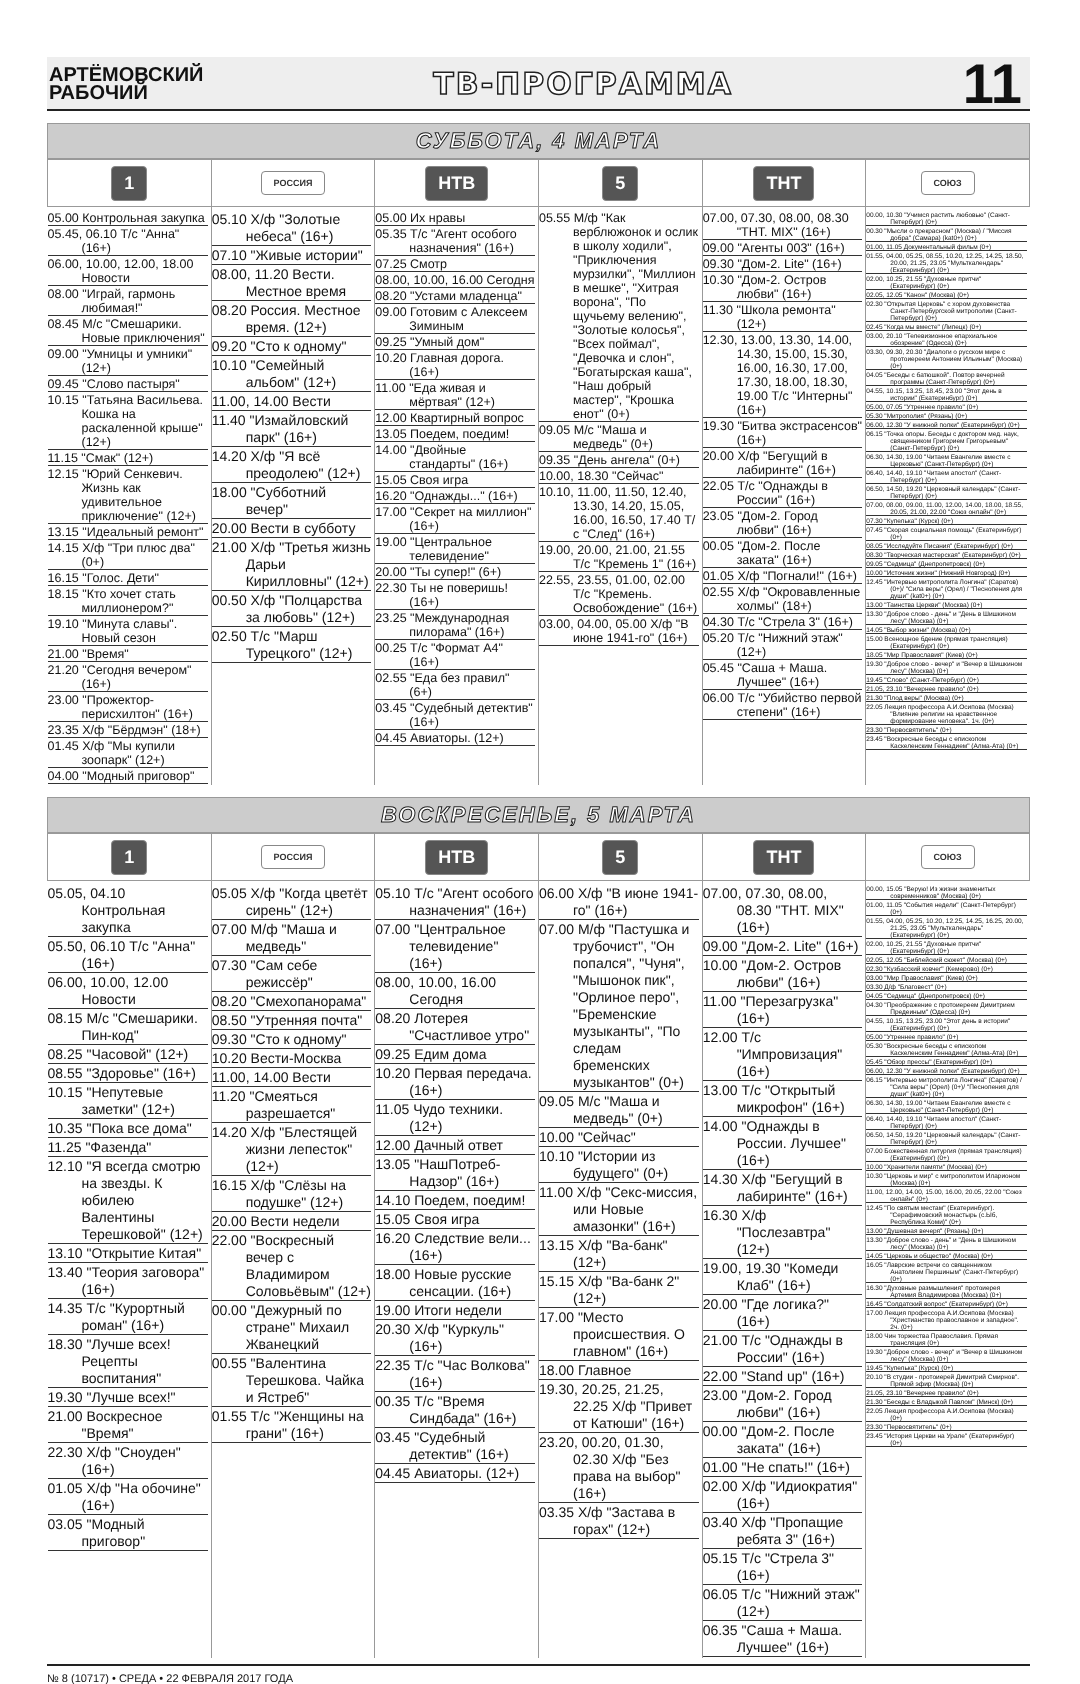АРТЁМОВСКИЙ
РАБОЧИЙ
ТВ-ПРОГРАММА
11
СУББОТА, 4 МАРТА
| 1 | РОССИЯ | НТВ | 5 | ТНТ | СОЮЗ |
| --- | --- | --- | --- | --- | --- |
| 05.00 Контрольная закупка 05.45, 06.10 Т/с "Анна" (16+) 06.00, 10.00, 12.00, 18.00 Новости 08.00 "Играй, гармонь любимая!" 08.45 М/с "Смешарики. Новые приключения" 09.00 "Умницы и умники" (12+) 09.45 "Слово пастыря" 10.15 "Татьяна Васильева. Кошка на раскаленной крыше" (12+) 11.15 "Смак" (12+) 12.15 "Юрий Сенкевич. Жизнь как удивительное приключение" (12+) 13.15 "Идеальный ремонт" 14.15 Х/ф "Три плюс два" (0+) 16.15 "Голос. Дети" 18.15 "Кто хочет стать миллионером?" 19.10 "Минута славы". Новый сезон 21.00 "Время" 21.20 "Сегодня вечером" (16+) 23.00 "Прожектор-перисхилтон" (16+) 23.35 Х/ф "Бёрдмэн" (18+) 01.45 Х/ф "Мы купили зоопарк" (12+) 04.00 "Модный приговор" | 05.10 Х/ф "Золотые небеса" (16+) 07.10 "Живые истории" 08.00, 11.20 Вести. Местное время 08.20 Россия. Местное время. (12+) 09.20 "Сто к одному" 10.10 "Семейный альбом" (12+) 11.00, 14.00 Вести 11.40 "Измайловский парк" (16+) 14.20 Х/ф "Я всё преодолею" (12+) 18.00 "Субботний вечер" 20.00 Вести в субботу 21.00 Х/ф "Третья жизнь Дарьи Кирилловны" (12+) 00.50 Х/ф "Полцарства за любовь" (12+) 02.50 Т/с "Марш Турецкого" (12+) | 05.00 Их нравы 05.35 Т/с "Агент особого назначения" (16+) 07.25 Смотр 08.00, 10.00, 16.00 Сегодня 08.20 "Устами младенца" 09.00 Готовим с Алексеем Зиминым 09.25 "Умный дом" 10.20 Главная дорога. (16+) 11.00 "Еда живая и мёртвая" (12+) 12.00 Квартирный вопрос 13.05 Поедем, поедим! 14.00 "Двойные стандарты" (16+) 15.05 Своя игра 16.20 "Однажды..." (16+) 17.00 "Секрет на миллион" (16+) 19.00 "Центральное телевидение" 20.00 "Ты супер!" (6+) 22.30 Ты не поверишь! (16+) 23.25 "Международная пилорама" (16+) 00.25 Т/с "Формат А4" (16+) 02.55 "Еда без правил" (6+) 03.45 "Судебный детектив" (16+) 04.45 Авиаторы. (12+) | 05.55 М/ф "Как верблюжонок и ослик в школу ходили", "Приключения мурзилки", "Миллион в мешке", "Хитрая ворона", "По щучьему велению", "Золотые колосья", "Всех поймал", "Девочка и слон", "Богатырская каша", "Наш добрый мастер", "Крошка енот" (0+) 09.05 М/с "Маша и медведь" (0+) 09.35 "День ангела" (0+) 10.00, 18.30 "Сейчас" 10.10, 11.00, 11.50, 12.40, 13.30, 14.20, 15.05, 16.00, 16.50, 17.40 Т/с "След" (16+) 19.00, 20.00, 21.00, 21.55 Т/с "Кремень 1" (16+) 22.55, 23.55, 01.00, 02.00 Т/с "Кремень. Освобождение" (16+) 03.00, 04.00, 05.00 Х/ф "В июне 1941-го" (16+) | 07.00, 07.30, 08.00, 08.30 "ТНТ. MIX" (16+) 09.00 "Агенты 003" (16+) 09.30 "Дом-2. Lite" (16+) 10.30 "Дом-2. Остров любви" (16+) 11.30 "Школа ремонта" (12+) 12.30, 13.00, 13.30, 14.00, 14.30, 15.00, 15.30, 16.00, 16.30, 17.00, 17.30, 18.00, 18.30, 19.00 Т/с "Интерны" (16+) 19.30 "Битва экстрасенсов" (16+) 20.00 Х/ф "Бегущий в лабиринте" (16+) 22.05 Т/с "Однажды в России" (16+) 23.05 "Дом-2. Город любви" (16+) 00.05 "Дом-2. После заката" (16+) 01.05 Х/ф "Погнали!" (16+) 02.55 Х/ф "Окровавленные холмы" (18+) 04.30 Т/с "Стрела 3" (16+) 05.20 Т/с "Нижний этаж" (12+) 05.45 "Саша + Маша. Лучшее" (16+) 06.00 Т/с "Убийство первой степени" (16+) | 00.00, 10.30 "Учимся растить любовью" (Санкт-Петербург) (0+) 00.30 "Мысли о прекрасном" (Москва) / "Миссия добра" (Самара) (kat0+) (0+) 01.00, 11.05 Документальный фильм (0+) 01.55, 04.00, 05.25, 08.55, 10.20, 12.25, 14.25, 18.50, 20.00, 21.25, 23.05 "Мульткалендарь" (Екатеринбург) (0+) 02.00, 10.25, 21.55 "Духовные притчи" (Екатеринбург) (0+) 02.05, 12.05 "Канон" (Москва) (0+) 02.30 "Открытая Церковь" с хором духовенства Санкт-Петербургской митрополии (Санкт-Петербург) (0+) 02.45 "Когда мы вместе" (Липецк) (0+) 03.00, 20.10 "Телевизионное епархиальное обозрение" (Одесса) (0+) 03.30, 09.30, 20.30 "Диалоги о русском мире с протоиереем Антонием Ильиным" (Москва) (0+) 04.05 "Беседы с батюшкой". Повтор вечерней программы (Санкт-Петербург) (0+) 04.55, 10.15, 13.25, 18.45, 23.00 "Этот день в истории" (Екатеринбург) (0+) 05.00, 07.05 "Утреннее правило" (0+) 05.30 "Митрополия" (Рязань) (0+) 06.00, 12.30 "У книжной полки" (Екатеринбург) (0+) 06.15 "Точка опоры. Беседы с доктором мед. наук, священником Григорием Григорьевым" (Санкт-Петербург) (0+) 06.30, 14.30, 19.00 "Читаем Евангелие вместе с Церковью" (Санкт-Петербург) (0+) 06.40, 14.40, 19.10 "Читаем апостол" (Санкт-Петербург) (0+) 06.50, 14.50, 19.20 "Церковный календарь" (Санкт-Петербург) (0+) 07.00, 08.00, 09.00, 11.00, 12.00, 14.00, 18.00, 18.55, 20.05, 21.00, 22.00 "Союз онлайн" (0+) 07.30 "Купелька" (Курск) (0+) 07.45 "Скорая социальная помощь" (Екатеринбург) (0+) 08.05 "Исследуйте Писания" (Екатеринбург) (0+) 08.30 "Творческая мастерская" (Екатеринбург) (0+) 09.05 "Седмица" (Днепропетровск) (0+) 10.00 "Источник жизни" (Нижний Новгород) (0+) 12.45 "Интервью митрополита Лонгина" (Саратов) (0+)/ "Сила веры" (Орел) / "Песнопения для души" (kat0+) (0+) 13.00 "Таинства Церкви" (Москва) (0+) 13.30 "Доброе слово - день" и "День в Шишкином лесу" (Москва) (0+) 14.05 "Выбор жизни" (Москва) (0+) 15.00 Всенощное бдение (прямая трансляция) (Екатеринбург) (0+) 18.05 "Мир Православия" (Киев) (0+) 19.30 "Доброе слово - вечер" и "Вечер в Шишкином лесу" (Москва) (0+) 19.45 "Слово" (Санкт-Петербург) (0+) 21.05, 23.10 "Вечернее правило" (0+) 21.30 "Плод веры" (Москва) (0+) 22.05 Лекция профессора А.И.Осипова (Москва) "Влияние религии на нравственное формирование человека". 1ч. (0+) 23.30 "Первосвятитель" (0+) 23.45 "Воскресные беседы с епископом Каскеленским Геннадием" (Алма-Ата) (0+) |
ВОСКРЕСЕНЬЕ, 5 МАРТА
| 1 | РОССИЯ | НТВ | 5 | ТНТ | СОЮЗ |
| --- | --- | --- | --- | --- | --- |
| 05.05, 04.10 Контрольная закупка 05.50, 06.10 Т/с "Анна" (16+) 06.00, 10.00, 12.00 Новости 08.15 М/с "Смешарики. Пин-код" 08.25 "Часовой" (12+) 08.55 "Здоровье" (16+) 10.15 "Непутевые заметки" (12+) 10.35 "Пока все дома" 11.25 "Фазенда" 12.10 "Я всегда смотрю на звезды. К юбилею Валентины Терешковой" (12+) 13.10 "Открытие Китая" 13.40 "Теория заговора" (16+) 14.35 Т/с "Курортный роман" (16+) 18.30 "Лучше всех! Рецепты воспитания" 19.30 "Лучше всех!" 21.00 Воскресное "Время" 22.30 Х/ф "Сноуден" (16+) 01.05 Х/ф "На обочине" (16+) 03.05 "Модный приговор" | 05.05 Х/ф "Когда цветёт сирень" (12+) 07.00 М/ф "Маша и медведь" 07.30 "Сам себе режиссёр" 08.20 "Смехопанорама" 08.50 "Утренняя почта" 09.30 "Сто к одному" 10.20 Вести-Москва 11.00, 14.00 Вести 11.20 "Смеяться разрешается" 14.20 Х/ф "Блестящей жизни лепесток" (12+) 16.15 Х/ф "Слёзы на подушке" (12+) 20.00 Вести недели 22.00 "Воскресный вечер с Владимиром Соловьёвым" (12+) 00.00 "Дежурный по стране" Михаил Жванецкий 00.55 "Валентина Терешкова. Чайка и Ястреб" 01.55 Т/с "Женщины на грани" (16+) | 05.10 Т/с "Агент особого назначения" (16+) 07.00 "Центральное телевидение" (16+) 08.00, 10.00, 16.00 Сегодня 08.20 Лотерея "Счастливое утро" 09.25 Едим дома 10.20 Первая передача. (16+) 11.05 Чудо техники. (12+) 12.00 Дачный ответ 13.05 "НашПотреб-Надзор" (16+) 14.10 Поедем, поедим! 15.05 Своя игра 16.20 Следствие вели... (16+) 18.00 Новые русские сенсации. (16+) 19.00 Итоги недели 20.30 Х/ф "Куркуль" (16+) 22.35 Т/с "Час Волкова" (16+) 00.35 Т/с "Время Синдбада" (16+) 03.45 "Судебный детектив" (16+) 04.45 Авиаторы. (12+) | 06.00 Х/ф "В июне 1941-го" (16+) 07.00 М/ф "Пастушка и трубочист", "Он попался", "Чуня", "Мышонок пик", "Орлиное перо", "Бременские музыканты", "По следам бременских музыкантов" (0+) 09.05 М/с "Маша и медведь" (0+) 10.00 "Сейчас" 10.10 "Истории из будущего" (0+) 11.00 Х/ф "Секс-миссия, или Новые амазонки" (16+) 13.15 Х/ф "Ва-банк" (12+) 15.15 Х/ф "Ва-банк 2" (12+) 17.00 "Место происшествия. О главном" (16+) 18.00 Главное 19.30, 20.25, 21.25, 22.25 Х/ф "Привет от Катюши" (16+) 23.20, 00.20, 01.30, 02.30 Х/ф "Без права на выбор" (16+) 03.35 Х/ф "Застава в горах" (12+) | 07.00, 07.30, 08.00, 08.30 "ТНТ. MIX" (16+) 09.00 "Дом-2. Lite" (16+) 10.00 "Дом-2. Остров любви" (16+) 11.00 "Перезагрузка" (16+) 12.00 Т/с "Импровизация" (16+) 13.00 Т/с "Открытый микрофон" (16+) 14.00 "Однажды в России. Лучшее" (16+) 14.30 Х/ф "Бегущий в лабиринте" (16+) 16.30 Х/ф "Послезавтра" (12+) 19.00, 19.30 "Комеди Клаб" (16+) 20.00 "Где логика?" (16+) 21.00 Т/с "Однажды в России" (16+) 22.00 "Stand up" (16+) 23.00 "Дом-2. Город любви" (16+) 00.00 "Дом-2. После заката" (16+) 01.00 "Не спать!" (16+) 02.00 Х/ф "Идиократия" (16+) 03.40 Х/ф "Пропащие ребята 3" (16+) 05.15 Т/с "Стрела 3" (16+) 06.05 Т/с "Нижний этаж" (12+) 06.35 "Саша + Маша. Лучшее" (16+) | 00.00, 15.05 "Верую! Из жизни знаменитых современников" (Москва) (0+) 01.00, 11.05 "События недели" (Санкт-Петербург) (0+) 01.55, 04.00, 05.25, 10.20, 12.25, 14.25, 16.25, 20.00, 21.25, 23.05 "Мульткалендарь" (Екатеринбург) (0+) 02.00, 10.25, 21.55 "Духовные притчи" (Екатеринбург) (0+) 02.05, 12.05 "Библейский сюжет" (Москва) (0+) 02.30 "Кузбасский ковчег" (Кемерово) (0+) 03.00 "Мир Православия" (Киев) (0+) 03.30 Д/ф "Благовест" (0+) 04.05 "Седмица" (Днепропетровск) (0+) 04.30 "Преображение с протоиереем Димитрием Предеиным" (Одесса) (0+) 04.55, 10.15, 13.25, 23.00 "Этот день в истории" (Екатеринбург) (0+) 05.00 "Утреннее правило" (0+) 05.30 "Воскресные беседы с епископом Каскеленским Геннадием" (Алма-Ата) (0+) 05.45 "Обзор прессы" (Екатеринбург) (0+) 06.00, 12.30 "У книжной полки" (Екатеринбург) (0+) 06.15 "Интервью митрополита Лонгина" (Саратов) / "Сила веры" (Орел) (0+)/ "Песнопения для души" (kat0+) (0+) 06.30, 14.30, 19.00 "Читаем Евангелие вместе с Церковью" (Санкт-Петербург) (0+) 06.40, 14.40, 19.10 "Читаем апостол" (Санкт-Петербург) (0+) 06.50, 14.50, 19.20 "Церковный календарь" (Санкт-Петербург) (0+) 07.00 Божественная литургия (прямая трансляция) (Екатеринбург) (0+) 10.00 "Хранители памяти" (Москва) (0+) 10.30 "Церковь и мир" с митрополитом Иларионом (Москва) (0+) 11.00, 12.00, 14.00, 15.00, 16.00, 20.05, 22.00 "Союз онлайн" (0+) 12.45 "По святым местам" (Екатеринбург). "Серафимовский монастырь (с.Ыб, Республика Коми)" (0+) 13.00 "Душевная вечеря" (Рязань) (0+) 13.30 "Доброе слово - день" и "День в Шишкином лесу" (Москва) (0+) 14.05 "Церковь и общество" (Москва) (0+) 16.05 "Лаврские встречи со священником Анатолием Першиным" (Санкт-Петербург) (0+) 16.30 "Духовные размышления" протоиерея Артемия Владимирова (Москва) (0+) 16.45 "Солдатский вопрос" (Екатеринбург) (0+) 17.00 Лекция профессора А.И.Осипова (Москва) "Христианство православное и западное". 2ч. (0+) 18.00 Чин торжества Православия. Прямая трансляция (0+) 19.30 "Доброе слово - вечер" и "Вечер в Шишкином лесу" (Москва) (0+) 19.45 "Купелька" (Курск) (0+) 20.10 "В студии - протоиерей Димитрий Смирнов". Прямой эфир (Москва) (0+) 21.05, 23.10 "Вечернее правило" (0+) 21.30 "Беседы с Владыкой Павлом" (Минск) (0+) 22.05 Лекция профессора А.И.Осипова (Москва) (0+) 23.30 "Первосвятитель" (0+) 23.45 "История Церкви на Урале" (Екатеринбург) (0+) |
№ 8 (10717) • СРЕДА • 22 ФЕВРАЛЯ 2017 ГОДА